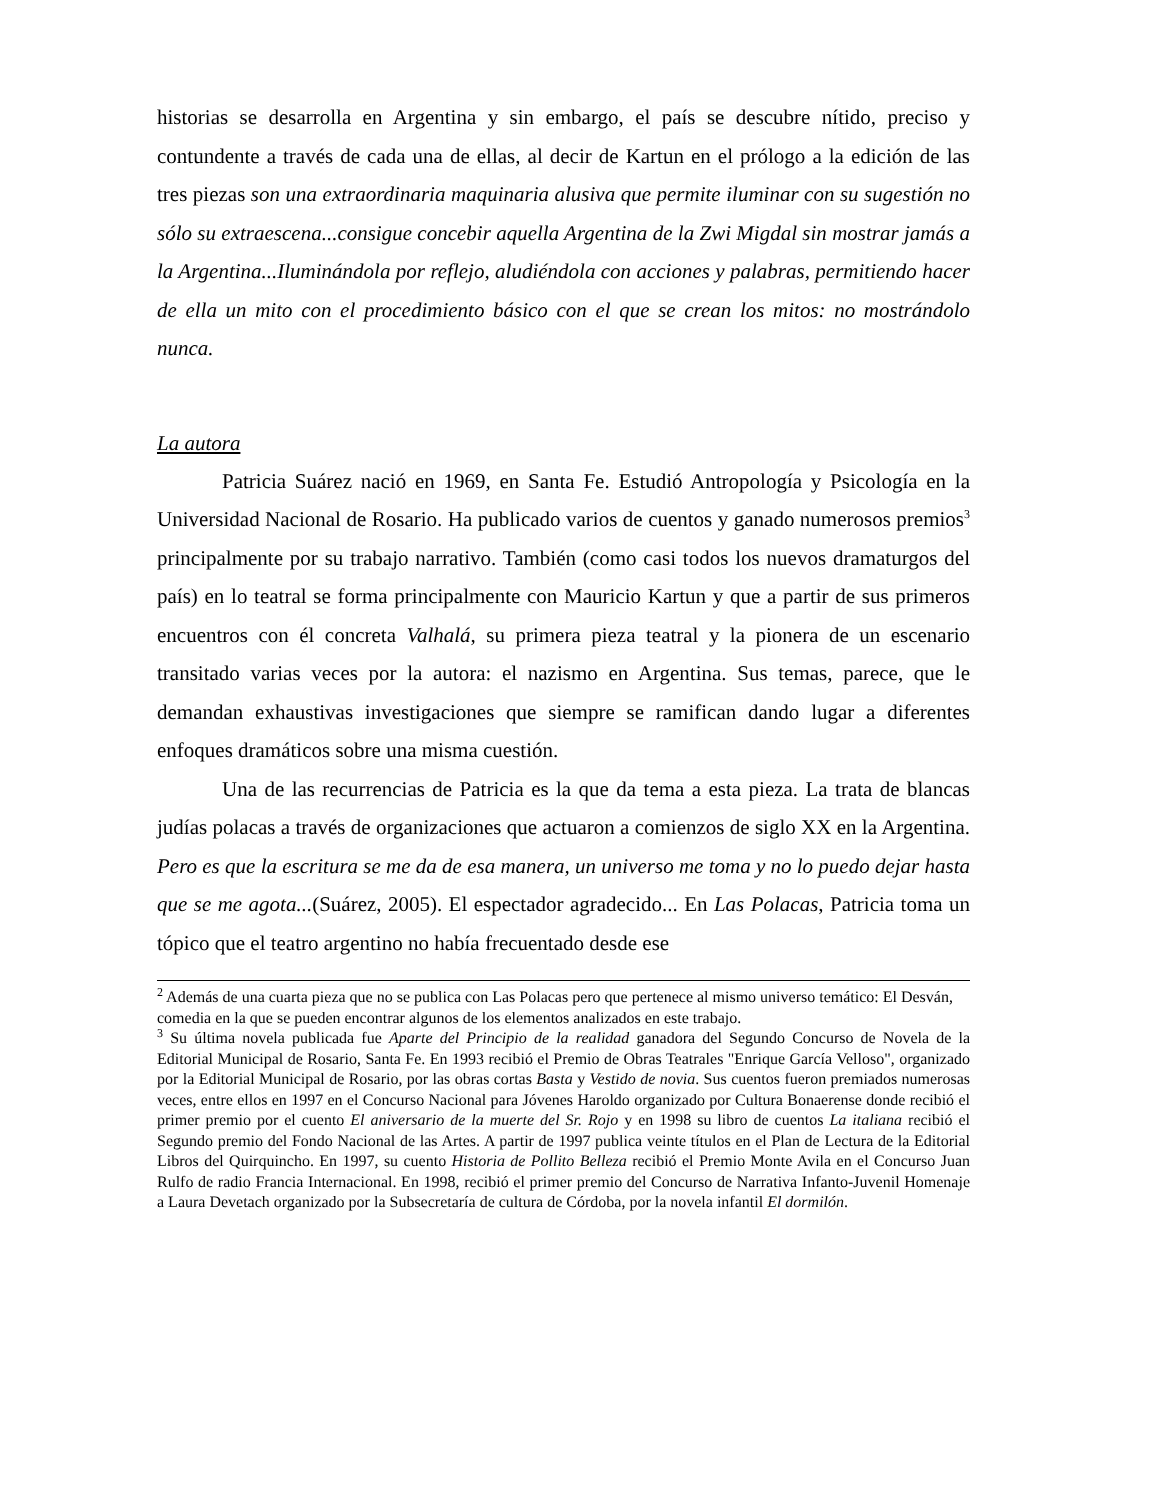historias se desarrolla en Argentina y sin embargo, el país se descubre nítido, preciso y contundente a través de cada una de ellas, al decir de Kartun en el prólogo a la edición de las tres piezas son una extraordinaria maquinaria alusiva que permite iluminar con su sugestión no sólo su extraescena...consigue concebir aquella Argentina de la Zwi Migdal sin mostrar jamás a la Argentina...Iluminándola por reflejo, aludiéndola con acciones y palabras, permitiendo hacer de ella un mito con el procedimiento básico con el que se crean los mitos: no mostrándolo nunca.
La autora
Patricia Suárez nació en 1969, en Santa Fe. Estudió Antropología y Psicología en la Universidad Nacional de Rosario. Ha publicado varios de cuentos y ganado numerosos premios<sup>3</sup> principalmente por su trabajo narrativo. También (como casi todos los nuevos dramaturgos del país) en lo teatral se forma principalmente con Mauricio Kartun y que a partir de sus primeros encuentros con él concreta Valhalá, su primera pieza teatral y la pionera de un escenario transitado varias veces por la autora: el nazismo en Argentina. Sus temas, parece, que le demandan exhaustivas investigaciones que siempre se ramifican dando lugar a diferentes enfoques dramáticos sobre una misma cuestión.
Una de las recurrencias de Patricia es la que da tema a esta pieza. La trata de blancas judías polacas a través de organizaciones que actuaron a comienzos de siglo XX en la Argentina. Pero es que la escritura se me da de esa manera, un universo me toma y no lo puedo dejar hasta que se me agota...(Suárez, 2005). El espectador agradecido... En Las Polacas, Patricia toma un tópico que el teatro argentino no había frecuentado desde ese
<sup>2</sup> Además de una cuarta pieza que no se publica con Las Polacas pero que pertenece al mismo universo temático: El Desván, comedia en la que se pueden encontrar algunos de los elementos analizados en este trabajo.
<sup>3</sup> Su última novela publicada fue Aparte del Principio de la realidad ganadora del Segundo Concurso de Novela de la Editorial Municipal de Rosario, Santa Fe. En 1993 recibió el Premio de Obras Teatrales "Enrique García Velloso", organizado por la Editorial Municipal de Rosario, por las obras cortas Basta y Vestido de novia. Sus cuentos fueron premiados numerosas veces, entre ellos en 1997 en el Concurso Nacional para Jóvenes Haroldo organizado por Cultura Bonaerense donde recibió el primer premio por el cuento El aniversario de la muerte del Sr. Rojo y en 1998 su libro de cuentos La italiana recibió el Segundo premio del Fondo Nacional de las Artes. A partir de 1997 publica veinte títulos en el Plan de Lectura de la Editorial Libros del Quirquincho. En 1997, su cuento Historia de Pollito Belleza recibió el Premio Monte Avila en el Concurso Juan Rulfo de radio Francia Internacional. En 1998, recibió el primer premio del Concurso de Narrativa Infanto-Juvenil Homenaje a Laura Devetach organizado por la Subsecretaría de cultura de Córdoba, por la novela infantil El dormilón.